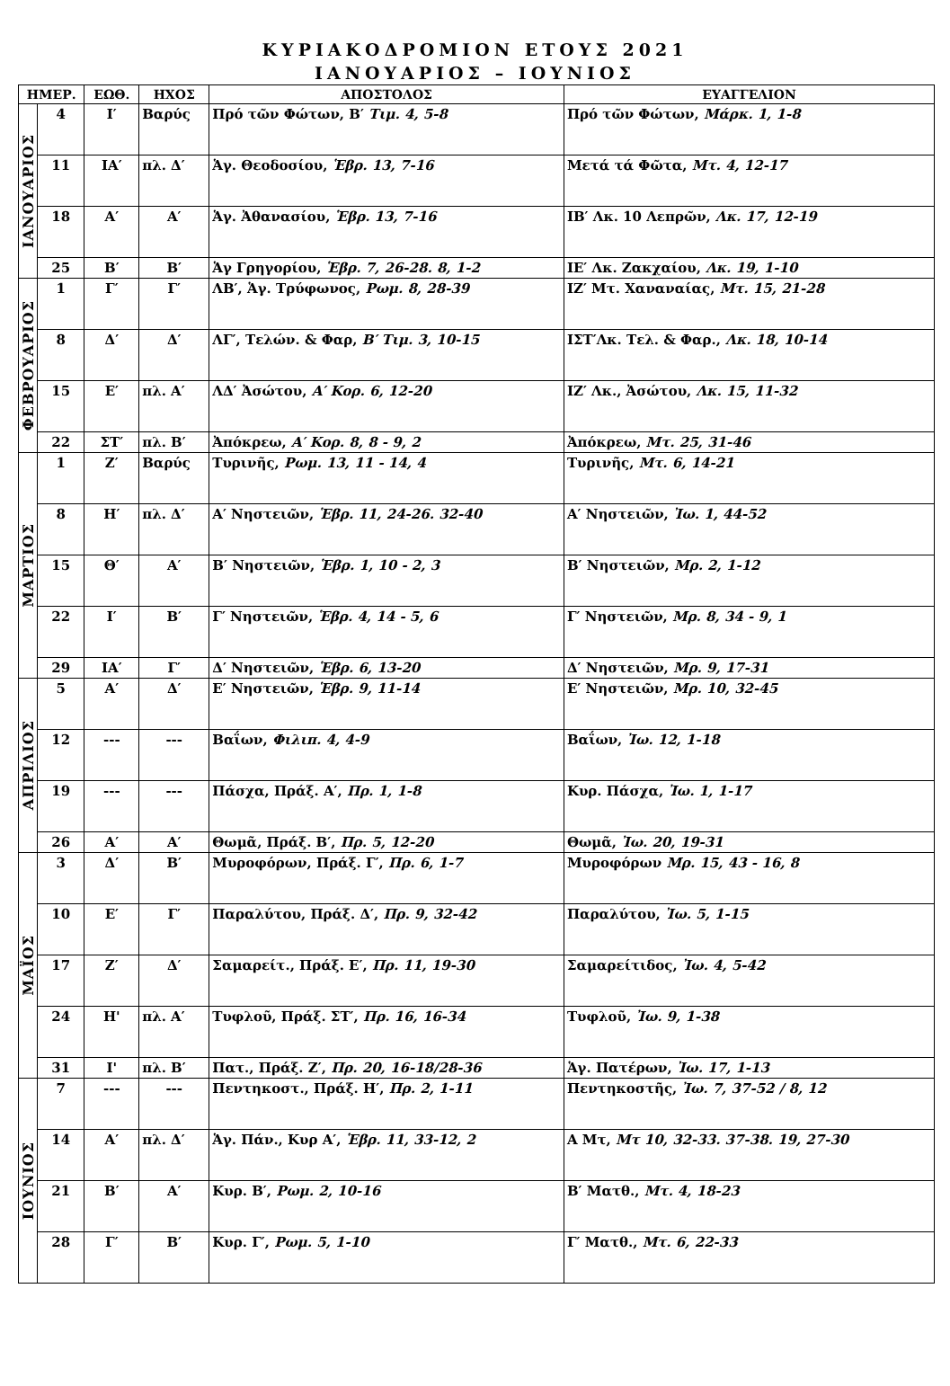ΚΥΡΙΑΚΟΔΡΟΜΙΟΝ ΕΤΟΥΣ 2021
ΙΑΝΟΥΑΡΙΟΣ – ΙΟΥΝΙΟΣ
| ΗΜΕΡ. | | ΕΩΘ. | ΗΧΟΣ | ΑΠΟΣΤΟΛΟΣ | ΕΥΑΓΓΕΛΙΟΝ |
| --- | --- | --- | --- | --- | --- |
| ΙΑΝΟΥΑΡΙΟΣ | 4 | Ι′ | Βαρύς | Πρό τῶν Φώτων, Β′ Τιμ. 4, 5-8 | Πρό τῶν Φώτων, Μάρκ. 1, 1-8 |
| | 11 | ΙΑ′ | πλ. Δ′ | Ἁγ. Θεοδοσίου, Ἑβρ. 13, 7-16 | Μετά τά Φῶτα, Μτ. 4, 12-17 |
| | 18 | Α′ | Α′ | Ἁγ. Ἀθανασίου, Ἑβρ. 13, 7-16 | ΙΒ′ Λκ. 10 Λεπρῶν, Λκ. 17, 12-19 |
| | 25 | Β′ | Β′ | Ἁγ Γρηγορίου, Ἑβρ. 7, 26-28. 8, 1-2 | ΙΕ′ Λκ. Ζακχαίου, Λκ. 19, 1-10 |
| ΦΕΒΡΟΥΑΡΙΟΣ | 1 | Γ′ | Γ′ | ΛΒ′, Ἁγ. Τρύφωνος, Ρωμ. 8, 28-39 | ΙΖ′ Μτ. Χαναναίας, Μτ. 15, 21-28 |
| | 8 | Δ′ | Δ′ | ΛΓ′, Τελών. & Φαρ, Β′ Τιμ. 3, 10-15 | ΙΣΤ′Λκ. Τελ. & Φαρ., Λκ. 18, 10-14 |
| | 15 | Ε′ | πλ. Α′ | ΛΔ′ Ἀσώτου, Α′ Κορ. 6, 12-20 | ΙΖ′ Λκ., Ἀσώτου, Λκ. 15, 11-32 |
| | 22 | ΣΤ′ | πλ. Β′ | Ἀπόκρεω, Α′ Κορ. 8, 8 - 9, 2 | Ἀπόκρεω, Μτ. 25, 31-46 |
| ΜΑΡΤΙΟΣ | 1 | Ζ′ | Βαρύς | Τυρινῆς, Ρωμ. 13, 11 - 14, 4 | Τυρινῆς, Μτ. 6, 14-21 |
| | 8 | Η′ | πλ. Δ′ | Α′ Νηστειῶν, Ἑβρ. 11, 24-26. 32-40 | Α′ Νηστειῶν, Ἰω. 1, 44-52 |
| | 15 | Θ′ | Α′ | Β′ Νηστειῶν, Ἑβρ. 1, 10 - 2, 3 | Β′ Νηστειῶν, Μρ. 2, 1-12 |
| | 22 | Ι′ | Β′ | Γ′ Νηστειῶν, Ἑβρ. 4, 14 - 5, 6 | Γ′ Νηστειῶν, Μρ. 8, 34 - 9, 1 |
| | 29 | ΙΑ′ | Γ′ | Δ′ Νηστειῶν, Ἑβρ. 6, 13-20 | Δ′ Νηστειῶν, Μρ. 9, 17-31 |
| ΑΠΡΙΛΙΟΣ | 5 | Α′ | Δ′ | Ε′ Νηστειῶν, Ἑβρ. 9, 11-14 | Ε′ Νηστειῶν, Μρ. 10, 32-45 |
| | 12 | --- | --- | Βαΐων, Φιλιπ. 4, 4-9 | Βαΐων, Ἰω. 12, 1-18 |
| | 19 | --- | --- | Πάσχα, Πράξ. Α′, Πρ. 1, 1-8 | Κυρ. Πάσχα, Ἰω. 1, 1-17 |
| | 26 | Α′ | Α′ | Θωμᾶ, Πράξ. Β′, Πρ. 5, 12-20 | Θωμᾶ, Ἰω. 20, 19-31 |
| ΜΑΪΟΣ | 3 | Δ′ | Β′ | Μυροφόρων, Πράξ. Γ′, Πρ. 6, 1-7 | Μυροφόρων Μρ. 15, 43 - 16, 8 |
| | 10 | Ε′ | Γ′ | Παραλύτου, Πράξ. Δ′, Πρ. 9, 32-42 | Παραλύτου, Ἰω. 5, 1-15 |
| | 17 | Ζ′ | Δ′ | Σαμαρείτ., Πράξ. Ε′, Πρ. 11, 19-30 | Σαμαρείτιδος, Ἰω. 4, 5-42 |
| | 24 | Η' | πλ. Α′ | Τυφλοῦ, Πράξ. ΣΤ′, Πρ. 16, 16-34 | Τυφλοῦ, Ἰω. 9, 1-38 |
| | 31 | Ι' | πλ. Β′ | Πατ., Πράξ. Ζ′, Πρ. 20, 16-18/28-36 | Ἁγ. Πατέρων, Ἰω. 17, 1-13 |
| ΙΟΥΝΙΟΣ | 7 | --- | --- | Πεντηκοστ., Πράξ. Η′, Πρ. 2, 1-11 | Πεντηκοστῆς, Ἰω. 7, 37-52 / 8, 12 |
| | 14 | Α′ | πλ. Δ′ | Ἁγ. Πάν., Κυρ Α′, Ἑβρ. 11, 33-12, 2 | Α Μτ, Μτ 10, 32-33. 37-38. 19, 27-30 |
| | 21 | Β′ | Α′ | Κυρ. Β′, Ρωμ. 2, 10-16 | Β′ Ματθ., Μτ. 4, 18-23 |
| | 28 | Γ′ | Β′ | Κυρ. Γ′, Ρωμ. 5, 1-10 | Γ′ Ματθ., Μτ. 6, 22-33 |